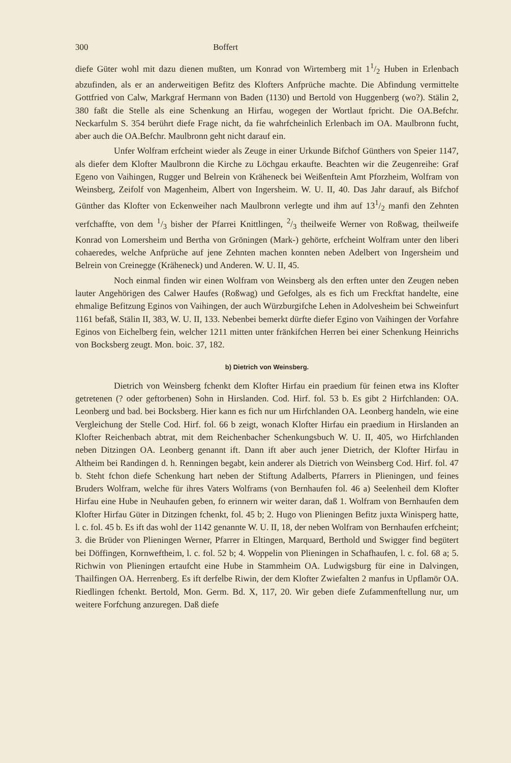300 Boffert
diefe Güter wohl mit dazu dienen mußten, um Konrad von Wirtemberg mit 11/2 Huben in Erlenbach abzufinden, als er an anderweitigen Befitz des Klofters Anfprüche machte. Die Abfindung vermittelte Gottfried von Calw, Markgraf Hermann von Baden (1130) und Bertold von Huggenberg (wo?). Stälin 2, 380 faßt die Stelle als eine Schenkung an Hirfau, wogegen der Wortlaut fpricht. Die OA.Befchr. Neckarfulm S. 354 berührt diefe Frage nicht, da fie wahrfcheinlich Erlenbach im OA. Maulbronn fucht, aber auch die OA.Befchr. Maulbronn geht nicht darauf ein.
Unfer Wolfram erfcheint wieder als Zeuge in einer Urkunde Bifchof Günthers von Speier 1147, als diefer dem Klofter Maulbronn die Kirche zu Löchgau erkaufte. Beachten wir die Zeugenreihe: Graf Egeno von Vaihingen, Rugger und Belrein von Kräheneck bei Weißenftein Amt Pforzheim, Wolfram von Weinsberg, Zeifolf von Magenheim, Albert von Ingersheim. W. U. II, 40. Das Jahr darauf, als Bifchof Günther das Klofter von Eckenweiher nach Maulbronn verlegte und ihm auf 131/2 manfi den Zehnten verfchaffte, von dem 1/3 bisher der Pfarrei Knittlingen, 2/3 theilweife Werner von Roßwag, theilweife Konrad von Lomersheim und Bertha von Gröningen (Mark-) gehörte, erfcheint Wolfram unter den liberi cohaeredes, welche Anfprüche auf jene Zehnten machen konnten neben Adelbert von Ingersheim und Belrein von Creinegge (Kräheneck) und Anderen. W. U. II, 45.
Noch einmal finden wir einen Wolfram von Weinsberg als den erften unter den Zeugen neben lauter Angehörigen des Calwer Haufes (Roßwag) und Gefolges, als es fich um Freckftat handelte, eine ehmalige Befitzung Eginos von Vaihingen, der auch Würzburgifche Lehen in Adolvesheim bei Schweinfurt 1161 befaß, Stälin II, 383, W. U. II, 133. Nebenbei bemerkt dürfte diefer Egino von Vaihingen der Vorfahre Eginos von Eichelberg fein, welcher 1211 mitten unter fränkifchen Herren bei einer Schenkung Heinrichs von Bocksberg zeugt. Mon. boic. 37, 182.
b) Dietrich von Weinsberg.
Dietrich von Weinsberg fchenkt dem Klofter Hirfau ein praedium für feinen etwa ins Klofter getretenen (? oder geftorbenen) Sohn in Hirslanden. Cod. Hirf. fol. 53 b. Es gibt 2 Hirfchlanden: OA. Leonberg und bad. bei Bocksberg. Hier kann es fich nur um Hirfchlanden OA. Leonberg handeln, wie eine Vergleichung der Stelle Cod. Hirf. fol. 66 b zeigt, wonach Klofter Hirfau ein praedium in Hirslanden an Klofter Reichenbach abtrat, mit dem Reichenbacher Schenkungsbuch W. U. II, 405, wo Hirfchlanden neben Ditzingen OA. Leonberg genannt ift. Dann ift aber auch jener Dietrich, der Klofter Hirfau in Altheim bei Randingen d. h. Renningen begabt, kein anderer als Dietrich von Weinsberg Cod. Hirf. fol. 47 b. Steht fchon diefe Schenkung hart neben der Stiftung Adalberts, Pfarrers in Plieningen, und feines Bruders Wolfram, welche für ihres Vaters Wolframs (von Bernhaufen fol. 46 a) Seelenheil dem Klofter Hirfau eine Hube in Neuhaufen geben, fo erinnern wir weiter daran, daß 1. Wolfram von Bernhaufen dem Klofter Hirfau Güter in Ditzingen fchenkt, fol. 45 b; 2. Hugo von Plieningen Befitz juxta Winisperg hatte, l. c. fol. 45 b. Es ift das wohl der 1142 genannte W. U. II, 18, der neben Wolfram von Bernhaufen erfcheint; 3. die Brüder von Plieningen Werner, Pfarrer in Eltingen, Marquard, Berthold und Swigger find begütert bei Döffingen, Kornweftheim, l. c. fol. 52 b; 4. Woppelin von Plieningen in Schafhaufen, l. c. fol. 68 a; 5. Richwin von Plieningen ertaufcht eine Hube in Stammheim OA. Ludwigsburg für eine in Dalvingen, Thailfingen OA. Herrenberg. Es ift derfelbe Riwin, der dem Klofter Zwiefalten 2 manfus in Upflamör OA. Riedlingen fchenkt. Bertold, Mon. Germ. Bd. X, 117, 20. Wir geben diefe Zufammenftellung nur, um weitere Forfchung anzuregen. Daß diefe